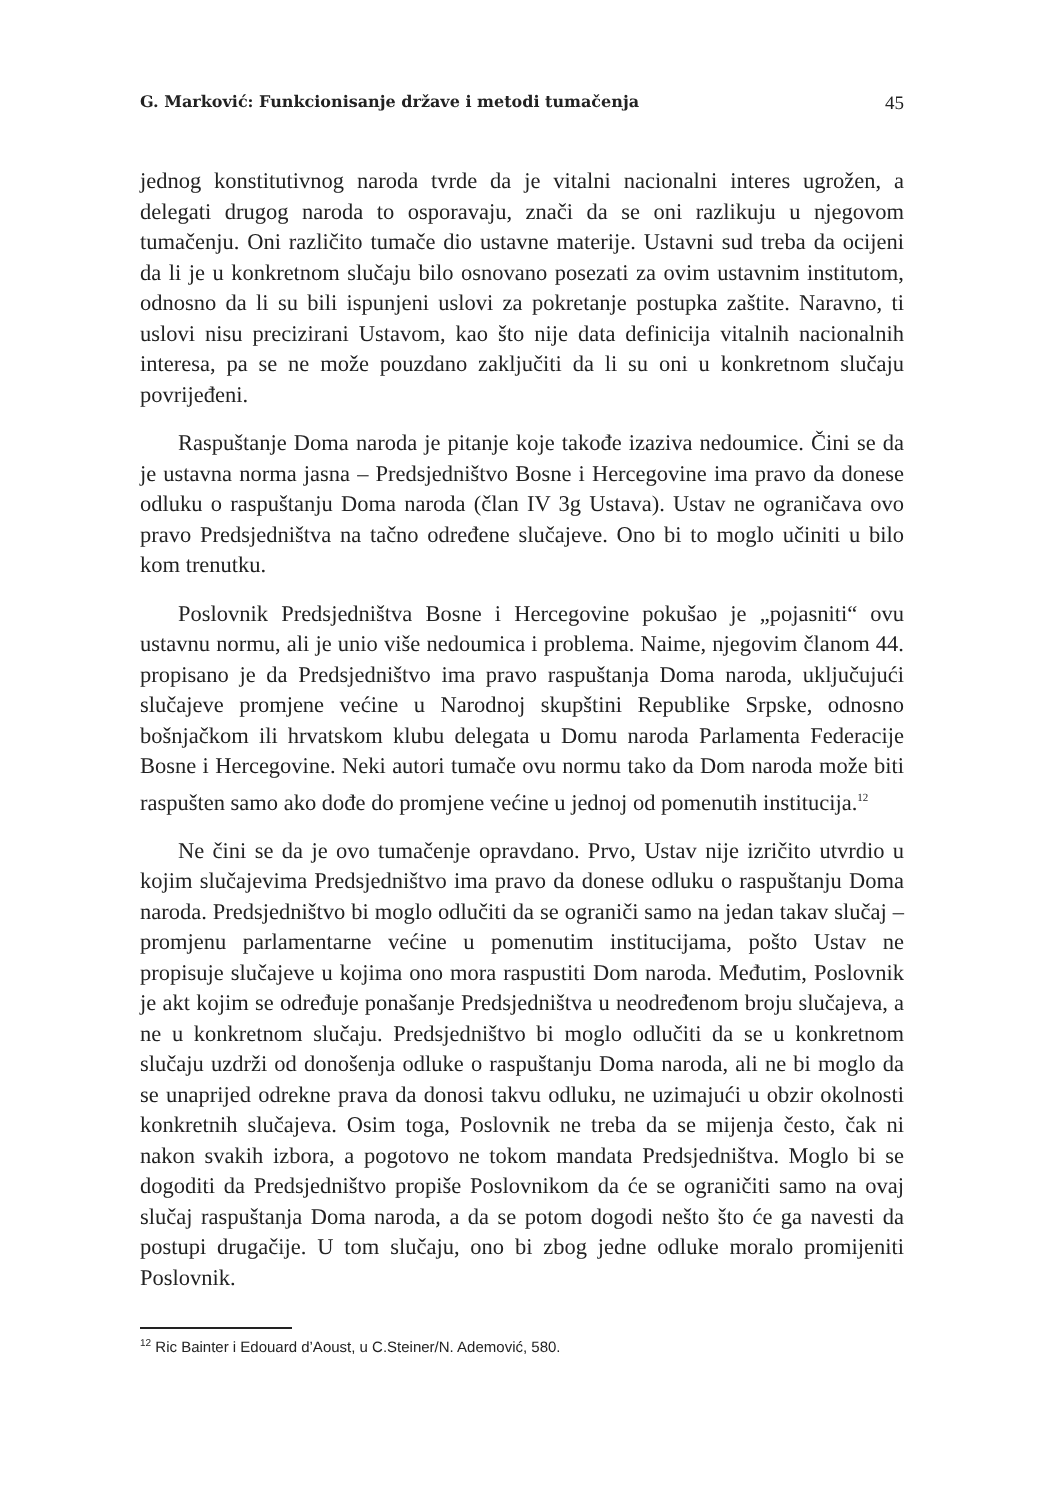G. Marković: Funkcionisanje države i metodi tumačenja 45
jednog konstitutivnog naroda tvrde da je vitalni nacionalni interes ugrožen, a delegati drugog naroda to osporavaju, znači da se oni razlikuju u njegovom tumačenju. Oni različito tumače dio ustavne materije. Ustavni sud treba da ocijeni da li je u konkretnom slučaju bilo osnovano posezati za ovim ustavnim institutom, odnosno da li su bili ispunjeni uslovi za pokretanje postupka zaštite. Naravno, ti uslovi nisu precizirani Ustavom, kao što nije data definicija vitalnih nacionalnih interesa, pa se ne može pouzdano zaključiti da li su oni u konkretnom slučaju povrijeđeni.
Raspuštanje Doma naroda je pitanje koje takođe izaziva nedoumice. Čini se da je ustavna norma jasna – Predsjedništvo Bosne i Hercegovine ima pravo da donese odluku o raspuštanju Doma naroda (član IV 3g Ustava). Ustav ne ograničava ovo pravo Predsjedništva na tačno određene slučajeve. Ono bi to moglo učiniti u bilo kom trenutku.
Poslovnik Predsjedništva Bosne i Hercegovine pokušao je „pojasniti“ ovu ustavnu normu, ali je unio više nedoumica i problema. Naime, njegovim članom 44. propisano je da Predsjedništvo ima pravo raspuštanja Doma naroda, uključujući slučajeve promjene većine u Narodnoj skupštini Republike Srpske, odnosno bošnjačkom ili hrvatskom klubu delegata u Domu naroda Parlamenta Federacije Bosne i Hercegovine. Neki autori tumače ovu normu tako da Dom naroda može biti raspušten samo ako dođe do promjene većine u jednoj od pomenutih institucija.<sup>12</sup>
Ne čini se da je ovo tumačenje opravdano. Prvo, Ustav nije izričito utvrdio u kojim slučajevima Predsjedništvo ima pravo da donese odluku o raspuštanju Doma naroda. Predsjedništvo bi moglo odlučiti da se ograniči samo na jedan takav slučaj – promjenu parlamentarne većine u pomenutim institucijama, pošto Ustav ne propisuje slučajeve u kojima ono mora raspustiti Dom naroda. Međutim, Poslovnik je akt kojim se određuje ponašanje Predsjedništva u neodređenom broju slučajeva, a ne u konkretnom slučaju. Predsjedništvo bi moglo odlučiti da se u konkretnom slučaju uzdrži od donošenja odluke o raspuštanju Doma naroda, ali ne bi moglo da se unaprijed odrekne prava da donosi takvu odluku, ne uzimajući u obzir okolnosti konkretnih slučajeva. Osim toga, Poslovnik ne treba da se mijenja često, čak ni nakon svakih izbora, a pogotovo ne tokom mandata Predsjedništva. Moglo bi se dogoditi da Predsjedništvo propiše Poslovnikom da će se ograničiti samo na ovaj slučaj raspuštanja Doma naroda, a da se potom dogodi nešto što će ga navesti da postupi drugačije. U tom slučaju, ono bi zbog jedne odluke moralo promijeniti Poslovnik.
<sup>12</sup> Ric Bainter i Edouard d’Aoust, u C.Steiner/N. Ademović, 580.